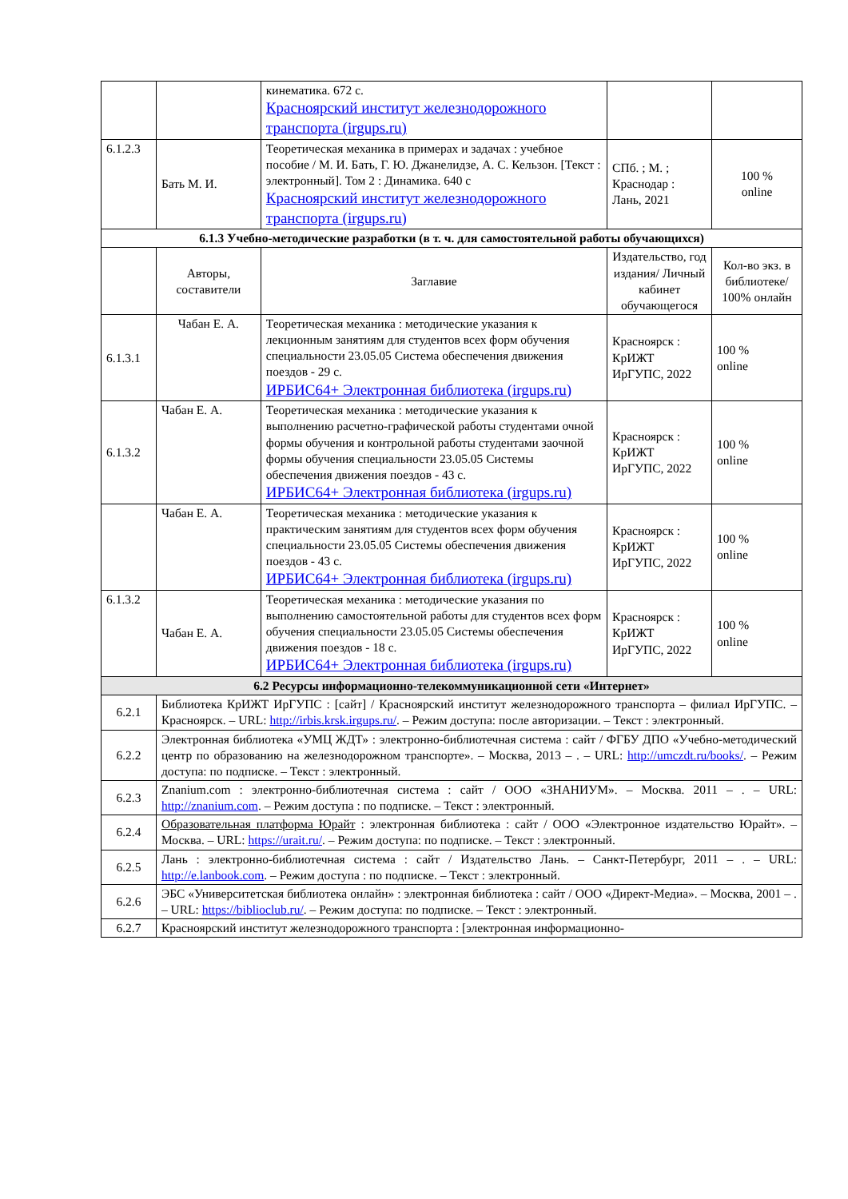| | | кинематика. 672 с. Красноярский институт железнодорожного транспорта (irgups.ru) | | |
| 6.1.2.3 | Бать М. И. | Теоретическая механика в примерах и задачах : учебное пособие / М. И. Бать, Г. Ю. Джанелидзе, А. С. Кельзон. [Текст : электронный]. Том 2 : Динамика. 640 с Красноярский институт железнодорожного транспорта (irgups.ru) | СПб. ; М. ; Краснодар : Лань, 2021 | 100 % online |
| 6.1.3 Учебно-методические разработки (в т. ч. для самостоятельной работы обучающихся) | | | | |
| | Авторы, составители | Заглавие | Издательство, год издания/ Личный кабинет обучающегося | Кол-во экз. в библиотеке/ 100% онлайн |
| 6.1.3.1 | Чабан Е. А. | Теоретическая механика : методические указания к лекционным занятиям для студентов всех форм обучения специальности 23.05.05 Система обеспечения движения поездов - 29 с. ИРБИС64+ Электронная библиотека (irgups.ru) | Красноярск : КрИЖТ ИрГУПС, 2022 | 100 % online |
| 6.1.3.2 | Чабан Е. А. | Теоретическая механика : методические указания к выполнению расчетно-графической работы студентами очной формы обучения и контрольной работы студентами заочной формы обучения специальности 23.05.05 Системы обеспечения движения поездов - 43 с. ИРБИС64+ Электронная библиотека (irgups.ru) | Красноярск : КрИЖТ ИрГУПС, 2022 | 100 % online |
| | Чабан Е. А. | Теоретическая механика : методические указания к практическим занятиям для студентов всех форм обучения специальности 23.05.05 Системы обеспечения движения поездов - 43 с. ИРБИС64+ Электронная библиотека (irgups.ru) | Красноярск : КрИЖТ ИрГУПС, 2022 | 100 % online |
| 6.1.3.2 | Чабан Е. А. | Теоретическая механика : методические указания по выполнению самостоятельной работы для студентов всех форм обучения специальности 23.05.05 Системы обеспечения движения поездов - 18 с. ИРБИС64+ Электронная библиотека (irgups.ru) | Красноярск : КрИЖТ ИрГУПС, 2022 | 100 % online |
| 6.2 Ресурсы информационно-телекоммуникационной сети «Интернет» | | | | |
| 6.2.1 | Библиотека КрИЖТ ИрГУПС : [сайт] / Красноярский институт железнодорожного транспорта – филиал ИрГУПС. – Красноярск. – URL: http://irbis.krsk.irgups.ru/ . – Режим доступа: после авторизации. – Текст : электронный. | | | |
| 6.2.2 | Электронная библиотека «УМЦ ЖДТ» : электронно-библиотечная система : сайт / ФГБУ ДПО «Учебно-методический центр по образованию на железнодорожном транспорте». – Москва, 2013 – . – URL: http://umczdt.ru/books/ . – Режим доступа: по подписке. – Текст : электронный. | | | |
| 6.2.3 | Znanium.com : электронно-библиотечная система : сайт / ООО «ЗНАНИУМ». – Москва. 2011 – . – URL: http://znanium.com . – Режим доступа : по подписке. – Текст : электронный. | | | |
| 6.2.4 | Образовательная платформа Юрайт : электронная библиотека : сайт / ООО «Электронное издательство Юрайт». – Москва. – URL: https://urait.ru/ . – Режим доступа: по подписке. – Текст : электронный. | | | |
| 6.2.5 | Лань : электронно-библиотечная система : сайт / Издательство Лань. – Санкт-Петербург, 2011 – . – URL: http://e.lanbook.com . – Режим доступа : по подписке. – Текст : электронный. | | | |
| 6.2.6 | ЭБС «Университетская библиотека онлайн» : электронная библиотека : сайт / ООО «Директ-Медиа». – Москва, 2001 – . – URL: https://biblioclub.ru/ . – Режим доступа: по подписке. – Текст : электронный. | | | |
| 6.2.7 | Красноярский институт железнодорожного транспорта : [электронная информационно- | | | |